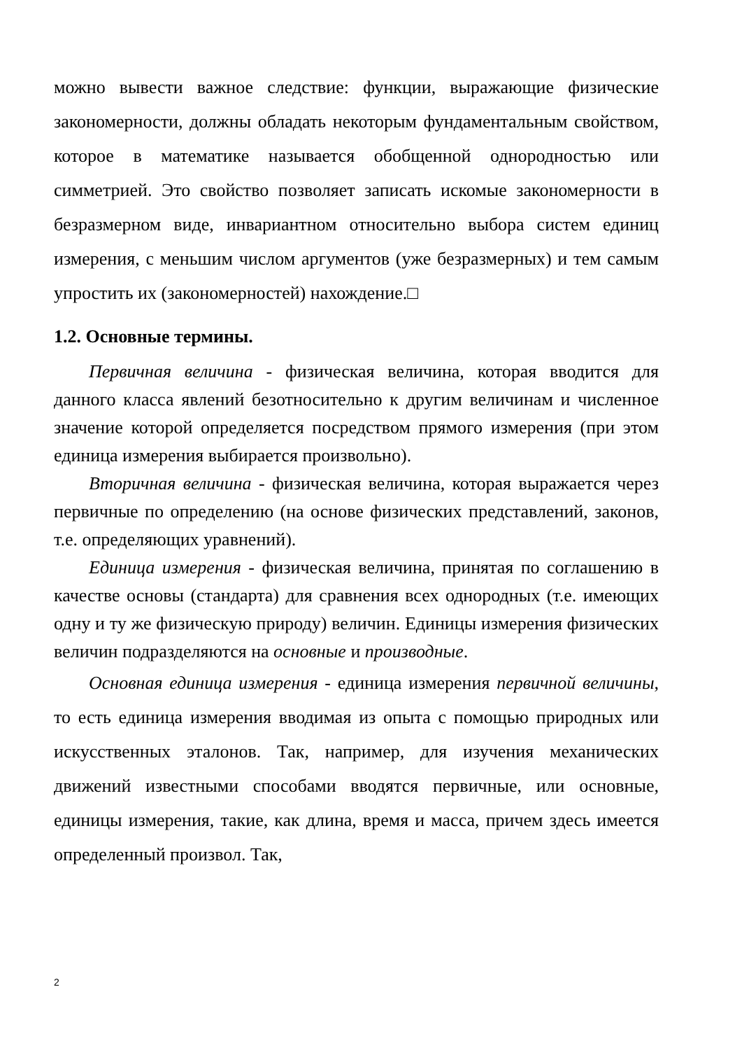можно вывести важное следствие: функции, выражающие физические закономерности, должны обладать некоторым фундаментальным свойством, которое в математике называется обобщенной однородностью или симметрией. Это свойство позволяет записать искомые закономерности в безразмерном виде, инвариантном относительно выбора систем единиц измерения, с меньшим числом аргументов (уже безразмерных) и тем самым упростить их (закономерностей) нахождение.□
1.2. Основные термины.
Первичная величина - физическая величина, которая вводится для данного класса явлений безотносительно к другим величинам и численное значение которой определяется посредством прямого измерения (при этом единица измерения выбирается произвольно).
Вторичная величина - физическая величина, которая выражается через первичные по определению (на основе физических представлений, законов, т.е. определяющих уравнений).
Единица измерения - физическая величина, принятая по соглашению в качестве основы (стандарта) для сравнения всех однородных (т.е. имеющих одну и ту же физическую природу) величин. Единицы измерения физических величин подразделяются на основные и производные.
Основная единица измерения - единица измерения первичной величины, то есть единица измерения вводимая из опыта с помощью природных или искусственных эталонов. Так, например, для изучения механических движений известными способами вводятся первичные, или основные, единицы измерения, такие, как длина, время и масса, причем здесь имеется определенный произвол. Так,
2